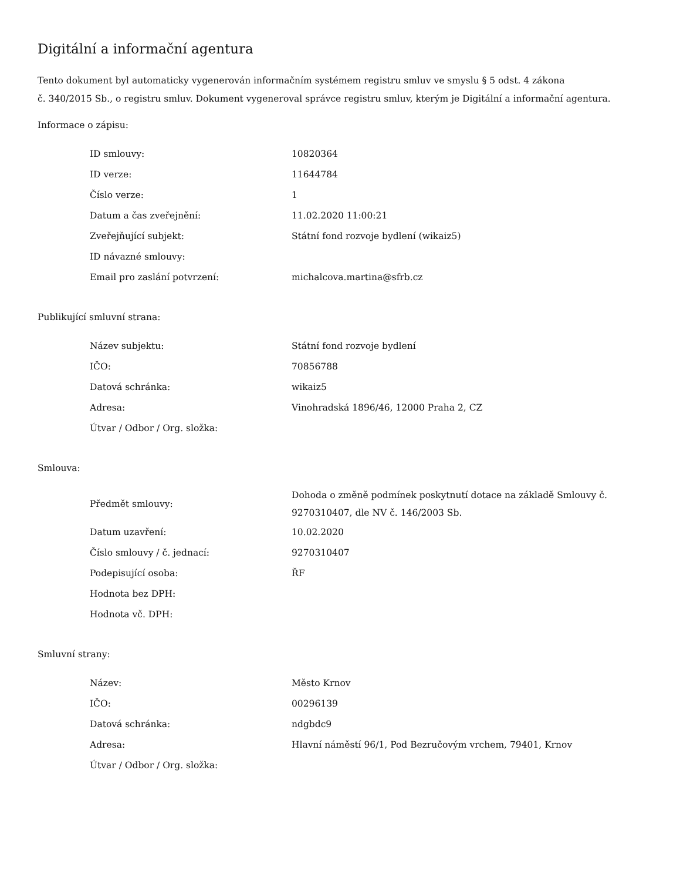Digitální a informační agentura
Tento dokument byl automaticky vygenerován informačním systémem registru smluv ve smyslu § 5 odst. 4 zákona
č. 340/2015 Sb., o registru smluv. Dokument vygeneroval správce registru smluv, kterým je Digitální a informační agentura.
Informace o zápisu:
| ID smlouvy: | 10820364 |
| ID verze: | 11644784 |
| Číslo verze: | 1 |
| Datum a čas zveřejnění: | 11.02.2020 11:00:21 |
| Zveřejňující subjekt: | Státní fond rozvoje bydlení (wikaiz5) |
| ID návazné smlouvy: | |
| Email pro zaslání potvrzení: | michalcova.martina@sfrb.cz |
Publikující smluvní strana:
| Název subjektu: | Státní fond rozvoje bydlení |
| IČO: | 70856788 |
| Datová schránka: | wikaiz5 |
| Adresa: | Vinohradská 1896/46, 12000 Praha 2, CZ |
| Útvar / Odbor / Org. složka: | |
Smlouva:
| Předmět smlouvy: | Dohoda o změně podmínek poskytnutí dotace na základě Smlouvy č. 9270310407, dle NV č. 146/2003 Sb. |
| Datum uzavření: | 10.02.2020 |
| Číslo smlouvy / č. jednací: | 9270310407 |
| Podepisující osoba: | ŘF |
| Hodnota bez DPH: | |
| Hodnota vč. DPH: | |
Smluvní strany:
| Název: | Město Krnov |
| IČO: | 00296139 |
| Datová schránka: | ndgbdc9 |
| Adresa: | Hlavní náměstí 96/1, Pod Bezručovým vrchem, 79401, Krnov |
| Útvar / Odbor / Org. složka: | |